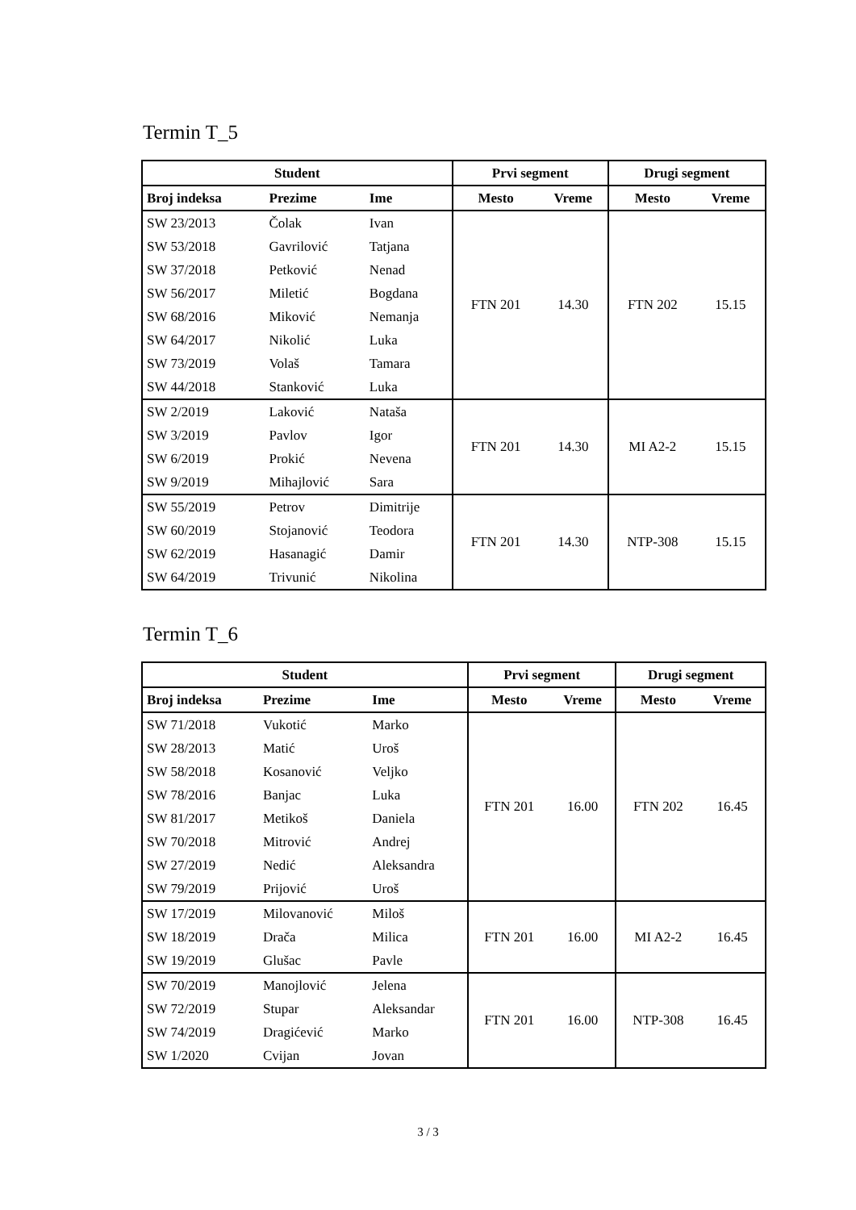Termin T_5
| Student | | | Prvi segment | | Drugi segment | |
| --- | --- | --- | --- | --- | --- | --- |
| Broj indeksa | Prezime | Ime | Mesto | Vreme | Mesto | Vreme |
| SW 23/2013 | Čolak | Ivan | FTN 201 | 14.30 | FTN 202 | 15.15 |
| SW 53/2018 | Gavrilović | Tatjana | | | | |
| SW 37/2018 | Petković | Nenad | | | | |
| SW 56/2017 | Miletić | Bogdana | | | | |
| SW 68/2016 | Miković | Nemanja | | | | |
| SW 64/2017 | Nikolić | Luka | | | | |
| SW 73/2019 | Volaš | Tamara | | | | |
| SW 44/2018 | Stanković | Luka | | | | |
| SW 2/2019 | Laković | Nataša | FTN 201 | 14.30 | MI A2-2 | 15.15 |
| SW 3/2019 | Pavlov | Igor | | | | |
| SW 6/2019 | Prokić | Nevena | | | | |
| SW 9/2019 | Mihajlović | Sara | | | | |
| SW 55/2019 | Petrov | Dimitrije | FTN 201 | 14.30 | NTP-308 | 15.15 |
| SW 60/2019 | Stojanović | Teodora | | | | |
| SW 62/2019 | Hasanagić | Damir | | | | |
| SW 64/2019 | Trivunić | Nikolina | | | | |
Termin T_6
| Student | | | Prvi segment | | Drugi segment | |
| --- | --- | --- | --- | --- | --- | --- |
| Broj indeksa | Prezime | Ime | Mesto | Vreme | Mesto | Vreme |
| SW 71/2018 | Vukotić | Marko | FTN 201 | 16.00 | FTN 202 | 16.45 |
| SW 28/2013 | Matić | Uroš | | | | |
| SW 58/2018 | Kosanović | Veljko | | | | |
| SW 78/2016 | Banjac | Luka | | | | |
| SW 81/2017 | Metikoš | Daniela | | | | |
| SW 70/2018 | Mitrović | Andrej | | | | |
| SW 27/2019 | Nedić | Aleksandra | | | | |
| SW 79/2019 | Prijović | Uroš | | | | |
| SW 17/2019 | Milovanović | Miloš | FTN 201 | 16.00 | MI A2-2 | 16.45 |
| SW 18/2019 | Drača | Milica | | | | |
| SW 19/2019 | Glušac | Pavle | | | | |
| SW 70/2019 | Manojlović | Jelena | FTN 201 | 16.00 | NTP-308 | 16.45 |
| SW 72/2019 | Stupar | Aleksandar | | | | |
| SW 74/2019 | Dragićević | Marko | | | | |
| SW 1/2020 | Cvijan | Jovan | | | | |
3 / 3